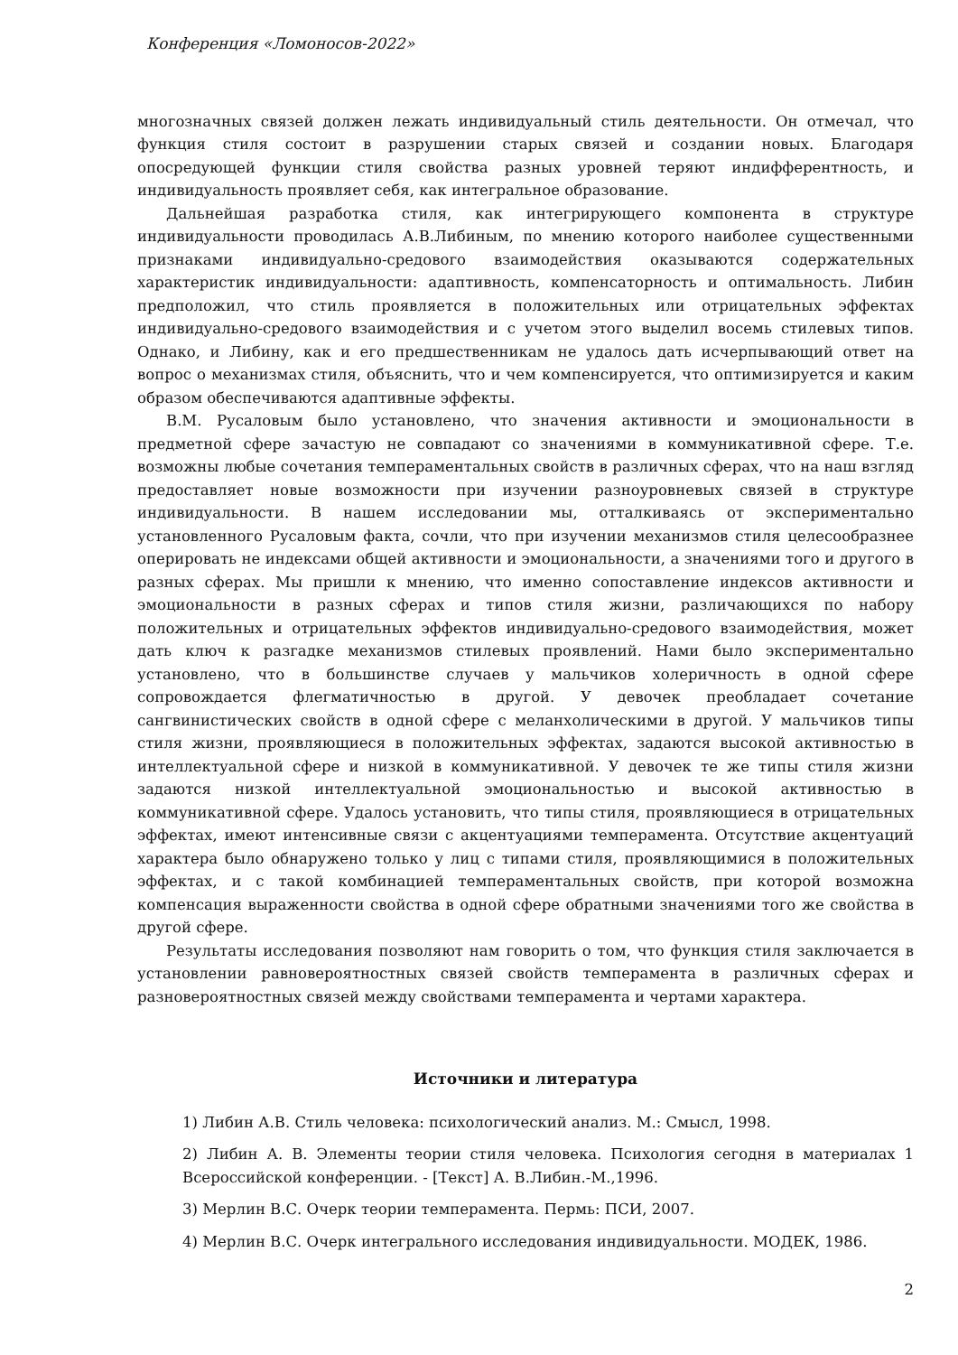Конференция «Ломоносов-2022»
многозначных связей должен лежать индивидуальный стиль деятельности. Он отмечал, что функция стиля состоит в разрушении старых связей и создании новых. Благодаря опосредующей функции стиля свойства разных уровней теряют индифферентность, и индивидуальность проявляет себя, как интегральное образование.
Дальнейшая разработка стиля, как интегрирующего компонента в структуре индивидуальности проводилась А.В.Либиным, по мнению которого наиболее существенными признаками индивидуально-средового взаимодействия оказываются содержательных характеристик индивидуальности: адаптивность, компенсаторность и оптимальность. Либин предположил, что стиль проявляется в положительных или отрицательных эффектах индивидуально-средового взаимодействия и с учетом этого выделил восемь стилевых типов. Однако, и Либину, как и его предшественникам не удалось дать исчерпывающий ответ на вопрос о механизмах стиля, объяснить, что и чем компенсируется, что оптимизируется и каким образом обеспечиваются адаптивные эффекты.
В.М. Русаловым было установлено, что значения активности и эмоциональности в предметной сфере зачастую не совпадают со значениями в коммуникативной сфере. Т.е. возможны любые сочетания темпераментальных свойств в различных сферах, что на наш взгляд предоставляет новые возможности при изучении разноуровневых связей в структуре индивидуальности. В нашем исследовании мы, отталкиваясь от экспериментально установленного Русаловым факта, сочли, что при изучении механизмов стиля целесообразнее оперировать не индексами общей активности и эмоциональности, а значениями того и другого в разных сферах. Мы пришли к мнению, что именно сопоставление индексов активности и эмоциональности в разных сферах и типов стиля жизни, различающихся по набору положительных и отрицательных эффектов индивидуально-средового взаимодействия, может дать ключ к разгадке механизмов стилевых проявлений. Нами было экспериментально установлено, что в большинстве случаев у мальчиков холеричность в одной сфере сопровождается флегматичностью в другой. У девочек преобладает сочетание сангвинистических свойств в одной сфере с меланхолическими в другой. У мальчиков типы стиля жизни, проявляющиеся в положительных эффектах, задаются высокой активностью в интеллектуальной сфере и низкой в коммуникативной. У девочек те же типы стиля жизни задаются низкой интеллектуальной эмоциональностью и высокой активностью в коммуникативной сфере. Удалось установить, что типы стиля, проявляющиеся в отрицательных эффектах, имеют интенсивные связи с акцентуациями темперамента. Отсутствие акцентуаций характера было обнаружено только у лиц с типами стиля, проявляющимися в положительных эффектах, и с такой комбинацией темпераментальных свойств, при которой возможна компенсация выраженности свойства в одной сфере обратными значениями того же свойства в другой сфере.
Результаты исследования позволяют нам говорить о том, что функция стиля заключается в установлении равновероятностных связей свойств темперамента в различных сферах и разновероятностных связей между свойствами темперамента и чертами характера.
Источники и литература
1) Либин А.В. Стиль человека: психологический анализ. М.: Смысл, 1998.
2) Либин А. В. Элементы теории стиля человека. Психология сегодня в материалах 1 Всероссийской конференции. - [Текст] А. В.Либин.-М.,1996.
3) Мерлин В.С. Очерк теории темперамента. Пермь: ПСИ, 2007.
4) Мерлин В.С. Очерк интегрального исследования индивидуальности. МОДЕК, 1986.
2